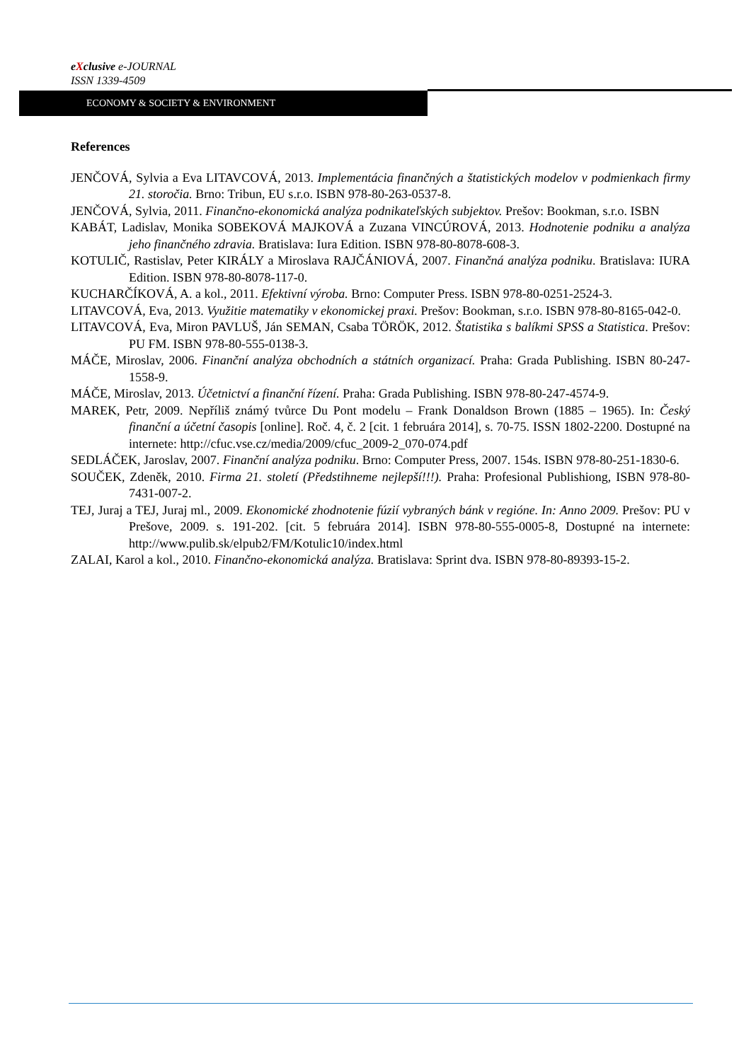eXclusive e-JOURNAL
ISSN 1339-4509
ECONOMY & SOCIETY & ENVIRONMENT
References
JENČOVÁ, Sylvia a Eva LITAVCOVÁ, 2013. Implementácia finančných a štatistických modelov v podmienkach firmy 21. storočia. Brno: Tribun, EU s.r.o. ISBN 978-80-263-0537-8.
JENČOVÁ, Sylvia, 2011. Finančno-ekonomická analýza podnikateľských subjektov. Prešov: Bookman, s.r.o. ISBN
KABÁT, Ladislav, Monika SOBEKOVÁ MAJKOVÁ a Zuzana VINCÚROVÁ, 2013. Hodnotenie podniku a analýza jeho finančného zdravia. Bratislava: Iura Edition. ISBN 978-80-8078-608-3.
KOTULIČ, Rastislav, Peter KIRÁLY a Miroslava RAJČÁNIOVÁ, 2007. Finančná analýza podniku. Bratislava: IURA Edition. ISBN 978-80-8078-117-0.
KUCHARČÍKOVÁ, A. a kol., 2011. Efektivní výroba. Brno: Computer Press. ISBN 978-80-0251-2524-3.
LITAVCOVÁ, Eva, 2013. Využitie matematiky v ekonomickej praxi. Prešov: Bookman, s.r.o. ISBN 978-80-8165-042-0.
LITAVCOVÁ, Eva, Miron PAVLUŠ, Ján SEMAN, Csaba TÖRÖK, 2012. Štatistika s balíkmi SPSS a Statistica. Prešov: PU FM. ISBN 978-80-555-0138-3.
MÁČE, Miroslav, 2006. Finanční analýza obchodních a státních organizací. Praha: Grada Publishing. ISBN 80-247-1558-9.
MÁČE, Miroslav, 2013. Účetnictví a finanční řízení. Praha: Grada Publishing. ISBN 978-80-247-4574-9.
MAREK, Petr, 2009. Nepříliš známý tvůrce Du Pont modelu – Frank Donaldson Brown (1885 – 1965). In: Český finanční a účetní časopis [online]. Roč. 4, č. 2 [cit. 1 februára 2014], s. 70-75. ISSN 1802-2200. Dostupné na internete: http://cfuc.vse.cz/media/2009/cfuc_2009-2_070-074.pdf
SEDLÁČEK, Jaroslav, 2007. Finanční analýza podniku. Brno: Computer Press, 2007. 154s. ISBN 978-80-251-1830-6.
SOUČEK, Zdeněk, 2010. Firma 21. století (Předstihneme nejlepší!!!). Praha: Profesional Publishiong, ISBN 978-80-7431-007-2.
TEJ, Juraj a TEJ, Juraj ml., 2009. Ekonomické zhodnotenie fúzií vybraných bánk v regióne. In: Anno 2009. Prešov: PU v Prešove, 2009. s. 191-202. [cit. 5 februára 2014]. ISBN 978-80-555-0005-8, Dostupné na internete: http://www.pulib.sk/elpub2/FM/Kotulic10/index.html
ZALAI, Karol a kol., 2010. Finančno-ekonomická analýza. Bratislava: Sprint dva. ISBN 978-80-89393-15-2.